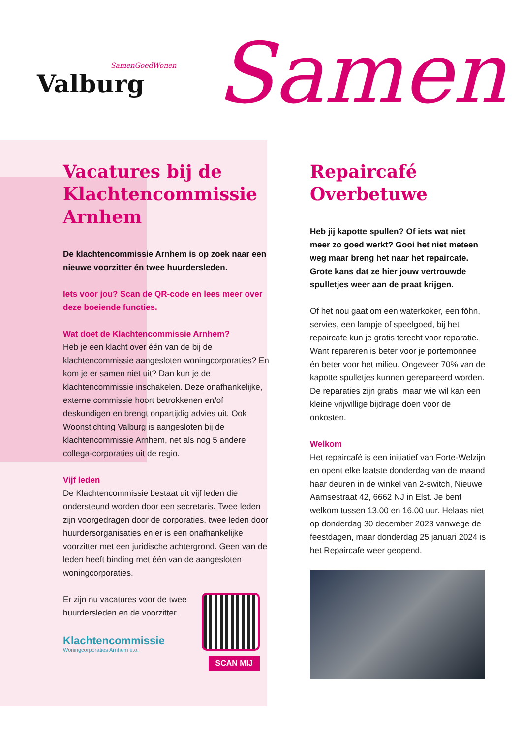SamenGoedWonen
Valburg
Samen
Vacatures bij de Klachtencommissie Arnhem
De klachtencommissie Arnhem is op zoek naar een nieuwe voorzitter én twee huurdersleden.
Iets voor jou? Scan de QR-code en lees meer over deze boeiende functies.
Wat doet de Klachtencommissie Arnhem?
Heb je een klacht over één van de bij de klachtencommissie aangesloten woningcorporaties? En kom je er samen niet uit? Dan kun je de klachtencommissie inschakelen. Deze onafhankelijke, externe commissie hoort betrokkenen en/of deskundigen en brengt onpartijdig advies uit. Ook Woonstichting Valburg is aangesloten bij de klachtencommissie Arnhem, net als nog 5 andere collega-corporaties uit de regio.
Vijf leden
De Klachtencommissie bestaat uit vijf leden die ondersteund worden door een secretaris. Twee leden zijn voorgedragen door de corporaties, twee leden door huurdersorganisaties en er is een onafhankelijke voorzitter met een juridische achtergrond. Geen van de leden heeft binding met één van de aangesloten woningcorporaties.
Er zijn nu vacatures voor de twee huurdersleden en de voorzitter.
SCAN MIJ
Klachtencommissie
Woningcorporaties Arnhem e.o.
Repaircafé Overbetuwe
Heb jij kapotte spullen? Of iets wat niet meer zo goed werkt? Gooi het niet meteen weg maar breng het naar het repaircafe. Grote kans dat ze hier jouw vertrouwde spulletjes weer aan de praat krijgen.
Of het nou gaat om een waterkoker, een föhn, servies, een lampje of speelgoed, bij het repaircafe kun je gratis terecht voor reparatie. Want repareren is beter voor je portemonnee én beter voor het milieu. Ongeveer 70% van de kapotte spulletjes kunnen gerepareerd worden. De reparaties zijn gratis, maar wie wil kan een kleine vrijwillige bijdrage doen voor de onkosten.
Welkom
Het repaircafé is een initiatief van Forte-Welzijn en opent elke laatste donderdag van de maand haar deuren in de winkel van 2-switch, Nieuwe Aamsestraat 42, 6662 NJ in Elst. Je bent welkom tussen 13.00 en 16.00 uur. Helaas niet op donderdag 30 december 2023 vanwege de feestdagen, maar donderdag 25 januari 2024 is het Repaircafe weer geopend.